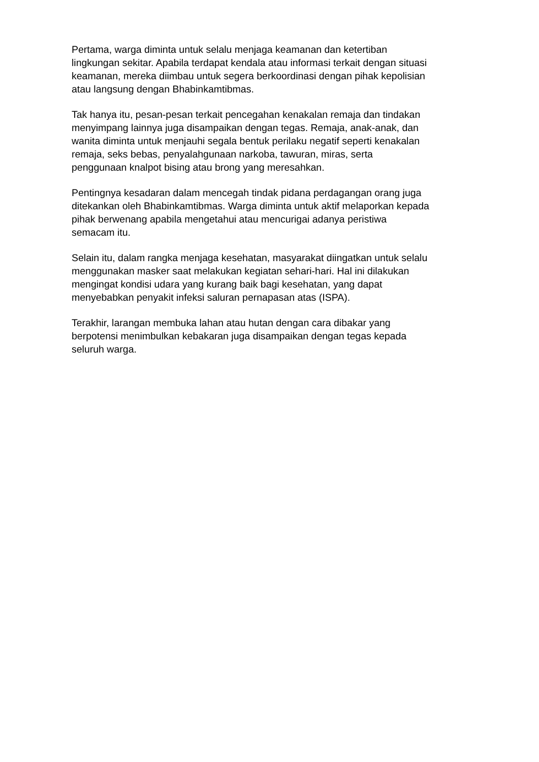Pertama, warga diminta untuk selalu menjaga keamanan dan ketertiban
lingkungan sekitar. Apabila terdapat kendala atau informasi terkait dengan situasi
keamanan, mereka diimbau untuk segera berkoordinasi dengan pihak kepolisian
atau langsung dengan Bhabinkamtibmas.
Tak hanya itu, pesan-pesan terkait pencegahan kenakalan remaja dan tindakan
menyimpang lainnya juga disampaikan dengan tegas. Remaja, anak-anak, dan
wanita diminta untuk menjauhi segala bentuk perilaku negatif seperti kenakalan
remaja, seks bebas, penyalahgunaan narkoba, tawuran, miras, serta
penggunaan knalpot bising atau brong yang meresahkan.
Pentingnya kesadaran dalam mencegah tindak pidana perdagangan orang juga
ditekankan oleh Bhabinkamtibmas. Warga diminta untuk aktif melaporkan kepada
pihak berwenang apabila mengetahui atau mencurigai adanya peristiwa
semacam itu.
Selain itu, dalam rangka menjaga kesehatan, masyarakat diingatkan untuk selalu
menggunakan masker saat melakukan kegiatan sehari-hari. Hal ini dilakukan
mengingat kondisi udara yang kurang baik bagi kesehatan, yang dapat
menyebabkan penyakit infeksi saluran pernapasan atas (ISPA).
Terakhir, larangan membuka lahan atau hutan dengan cara dibakar yang
berpotensi menimbulkan kebakaran juga disampaikan dengan tegas kepada
seluruh warga.